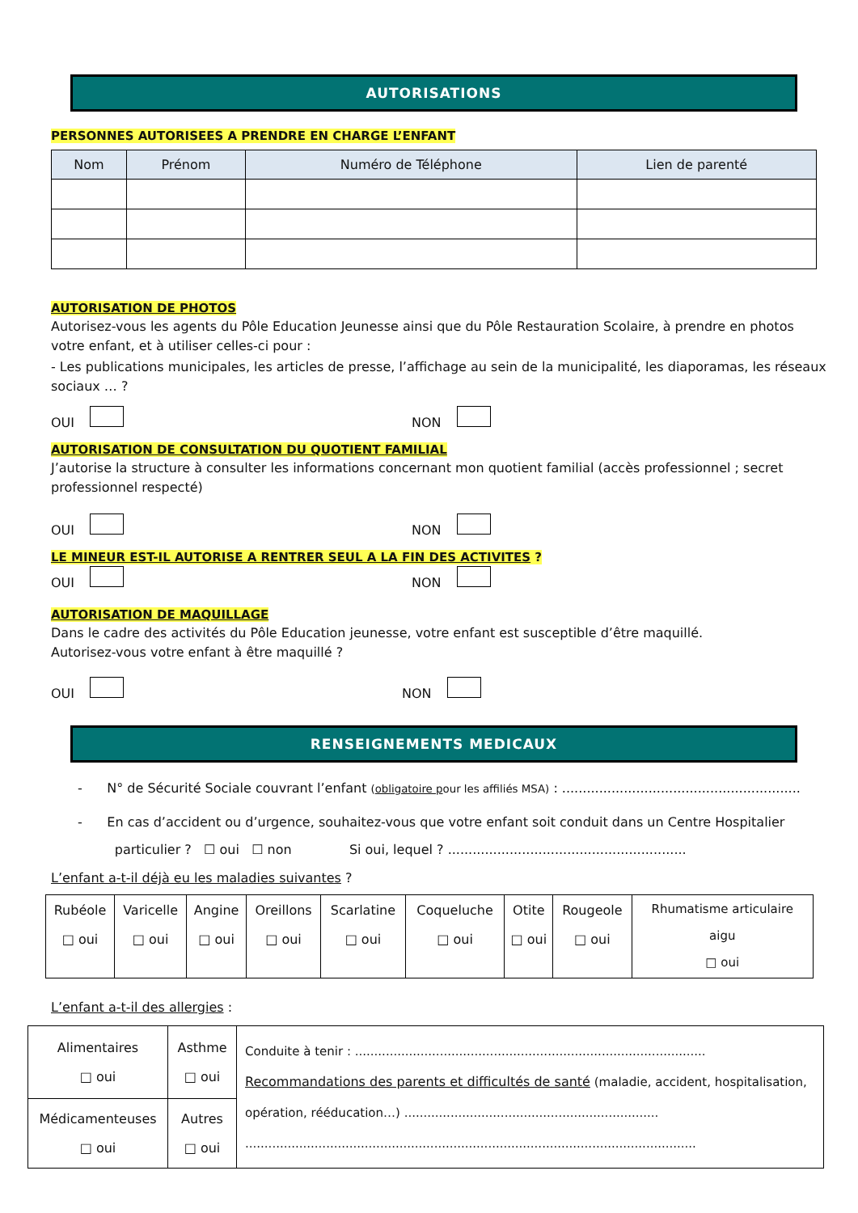AUTORISATIONS
PERSONNES AUTORISEES A PRENDRE EN CHARGE L’ENFANT
| Nom | Prénom | Numéro de Téléphone | Lien de parenté |
| --- | --- | --- | --- |
AUTORISATION DE PHOTOS
Autorisez-vous les agents du Pôle Education Jeunesse ainsi que du Pôle Restauration Scolaire, à prendre en photos votre enfant, et à utiliser celles-ci pour :
- Les publications municipales, les articles de presse, l’affichage au sein de la municipalité, les diaporamas, les réseaux sociaux … ?
OUI NON
AUTORISATION DE CONSULTATION DU QUOTIENT FAMILIAL
J’autorise la structure à consulter les informations concernant mon quotient familial (accès professionnel ; secret professionnel respecté)
OUI NON
LE MINEUR EST-IL AUTORISE A RENTRER SEUL A LA FIN DES ACTIVITES ?
OUI NON
AUTORISATION DE MAQUILLAGE
Dans le cadre des activités du Pôle Education jeunesse, votre enfant est susceptible d’être maquillé.
Autorisez-vous votre enfant à être maquillé ?
OUI NON
RENSEIGNEMENTS MEDICAUX
- N° de Sécurité Sociale couvrant l’enfant (obligatoire pour les affiliés MSA) : ..........................................................
- En cas d’accident ou d’urgence, souhaitez-vous que votre enfant soit conduit dans un Centre Hospitalier
particulier ? ☐ oui ☐ non Si oui, lequel ? ..........................................................
L’enfant a-t-il déjà eu les maladies suivantes ?
| Rubéole □ oui | Varicelle □ oui | Angine □ oui | Oreillons □ oui | Scarlatine □ oui | Coqueluche □ oui | Otite □ oui | Rougeole □ oui | Rhumatisme articulaire aigu □ oui |
L’enfant a-t-il des allergies :
| Alimentaires □ oui | Asthme □ oui | Conduite à tenir : ........................................................................................... Recommandations des parents et difficultés de santé (maladie, accident, hospitalisation, opération, rééducation…) .................................................................. ..................................................................................................................... |
| Médicamenteuses □ oui | Autres □ oui | |